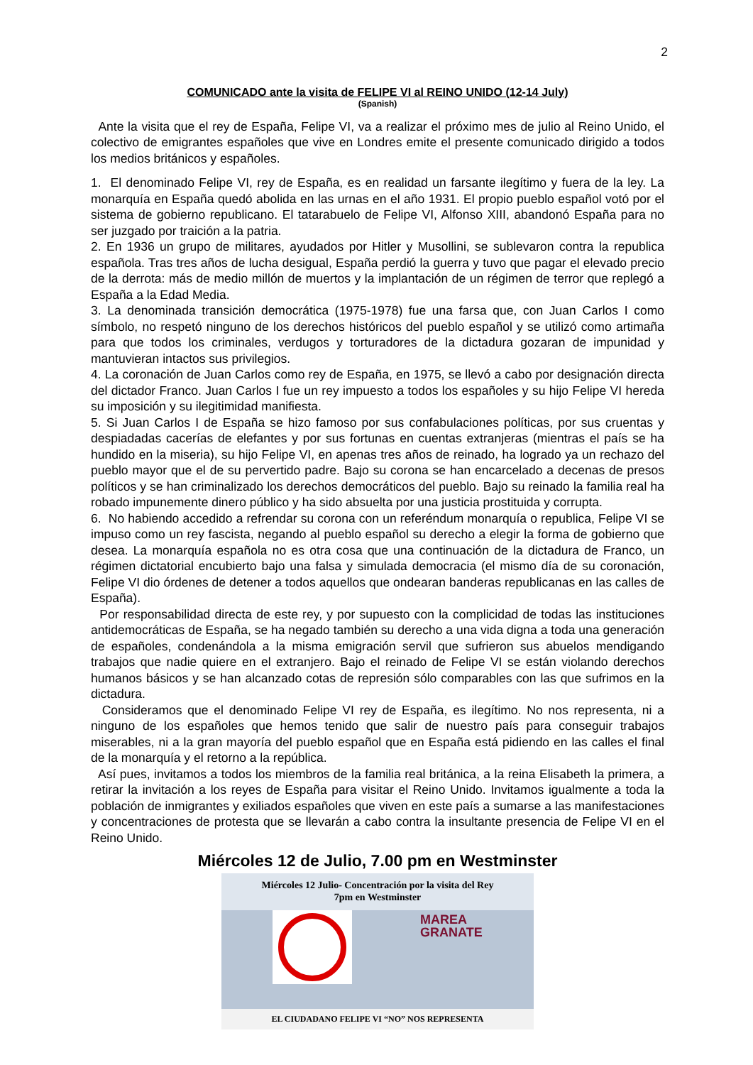2
COMUNICADO ante la visita de FELIPE VI al REINO UNIDO (12-14 July)
(Spanish)
Ante la visita que el rey de España, Felipe VI, va a realizar el próximo mes de julio al Reino Unido, el colectivo de emigrantes españoles que vive en Londres emite el presente comunicado dirigido a todos los medios británicos y españoles.
1. El denominado Felipe VI, rey de España, es en realidad un farsante ilegítimo y fuera de la ley. La monarquía en España quedó abolida en las urnas en el año 1931. El propio pueblo español votó por el sistema de gobierno republicano. El tatarabuelo de Felipe VI, Alfonso XIII, abandonó España para no ser juzgado por traición a la patria.
2. En 1936 un grupo de militares, ayudados por Hitler y Musollini, se sublevaron contra la republica española. Tras tres años de lucha desigual, España perdió la guerra y tuvo que pagar el elevado precio de la derrota: más de medio millón de muertos y la implantación de un régimen de terror que replegó a España a la Edad Media.
3. La denominada transición democrática (1975-1978) fue una farsa que, con Juan Carlos I como símbolo, no respetó ninguno de los derechos históricos del pueblo español y se utilizó como artimaña para que todos los criminales, verdugos y torturadores de la dictadura gozaran de impunidad y mantuvieran intactos sus privilegios.
4. La coronación de Juan Carlos como rey de España, en 1975, se llevó a cabo por designación directa del dictador Franco. Juan Carlos I fue un rey impuesto a todos los españoles y su hijo Felipe VI hereda su imposición y su ilegitimidad manifiesta.
5. Si Juan Carlos I de España se hizo famoso por sus confabulaciones políticas, por sus cruentas y despiadadas cacerías de elefantes y por sus fortunas en cuentas extranjeras (mientras el país se ha hundido en la miseria), su hijo Felipe VI, en apenas tres años de reinado, ha logrado ya un rechazo del pueblo mayor que el de su pervertido padre. Bajo su corona se han encarcelado a decenas de presos políticos y se han criminalizado los derechos democráticos del pueblo. Bajo su reinado la familia real ha robado impunemente dinero público y ha sido absuelta por una justicia prostituida y corrupta.
6. No habiendo accedido a refrendar su corona con un referéndum monarquía o republica, Felipe VI se impuso como un rey fascista, negando al pueblo español su derecho a elegir la forma de gobierno que desea. La monarquía española no es otra cosa que una continuación de la dictadura de Franco, un régimen dictatorial encubierto bajo una falsa y simulada democracia (el mismo día de su coronación, Felipe VI dio órdenes de detener a todos aquellos que ondearan banderas republicanas en las calles de España).
Por responsabilidad directa de este rey, y por supuesto con la complicidad de todas las instituciones antidemocráticas de España, se ha negado también su derecho a una vida digna a toda una generación de españoles, condenándola a la misma emigración servil que sufrieron sus abuelos mendigando trabajos que nadie quiere en el extranjero. Bajo el reinado de Felipe VI se están violando derechos humanos básicos y se han alcanzado cotas de represión sólo comparables con las que sufrimos en la dictadura.
Consideramos que el denominado Felipe VI rey de España, es ilegítimo. No nos representa, ni a ninguno de los españoles que hemos tenido que salir de nuestro país para conseguir trabajos miserables, ni a la gran mayoría del pueblo español que en España está pidiendo en las calles el final de la monarquía y el retorno a la república.
Así pues, invitamos a todos los miembros de la familia real británica, a la reina Elisabeth la primera, a retirar la invitación a los reyes de España para visitar el Reino Unido. Invitamos igualmente a toda la población de inmigrantes y exiliados españoles que viven en este país a sumarse a las manifestaciones y concentraciones de protesta que se llevarán a cabo contra la insultante presencia de Felipe VI en el Reino Unido.
Miércoles 12 de Julio, 7.00 pm en Westminster
Miércoles 12 Julio- Concentración por la visita del Rey
7pm en Westminster
MAREA
GRANATE
EL CIUDADANO FELIPE VI “NO” NOS REPRESENTA